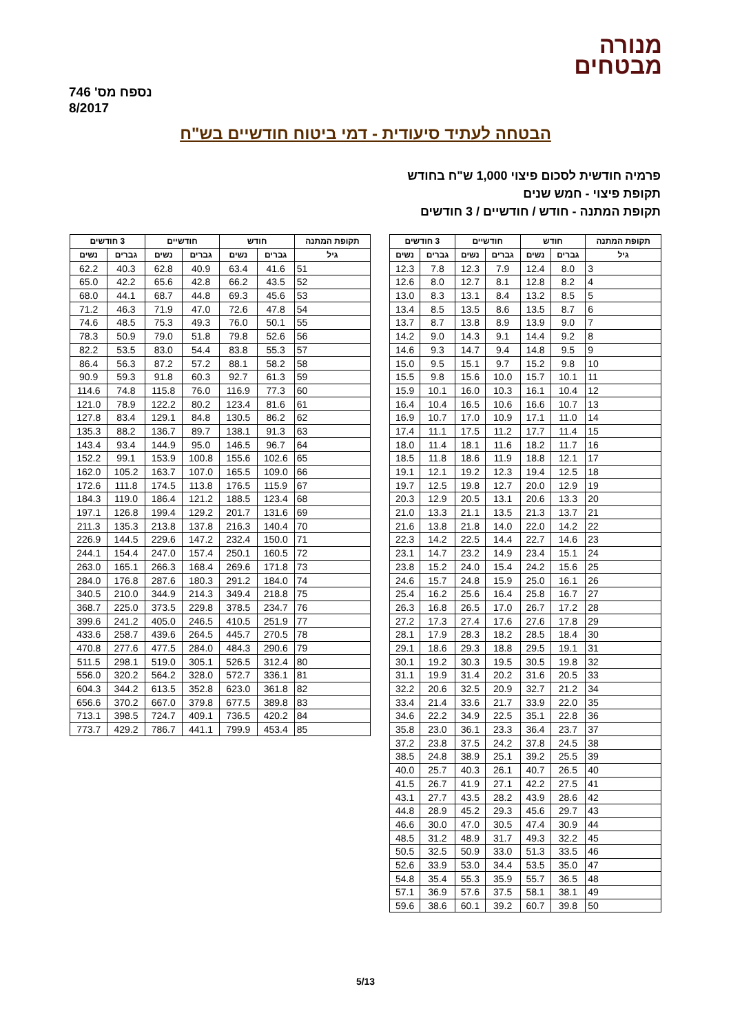מנורה
מבטחים
נספח מס' 746
8/2017
הבטחה לעתיד סיעודית - דמי ביטוח חודשיים בש"ח
פרמיה חודשית לסכום פיצוי 1,000 ש"ח בחודש
תקופת פיצוי - חמש שנים
תקופת המתנה - חודש / חודשיים / 3 חודשים
| תקופת המתנה | חודש | | חודשיים | | 3 חודשים | |
| --- | --- | --- | --- | --- | --- | --- |
| גיל | גברים | נשים | גברים | נשים | גברים | נשים |
| 3 | 8.0 | 12.4 | 7.9 | 12.3 | 7.8 | 12.3 |
| 4 | 8.2 | 12.8 | 8.1 | 12.7 | 8.0 | 12.6 |
| 5 | 8.5 | 13.2 | 8.4 | 13.1 | 8.3 | 13.0 |
| 6 | 8.7 | 13.5 | 8.6 | 13.5 | 8.5 | 13.4 |
| 7 | 9.0 | 13.9 | 8.9 | 13.8 | 8.7 | 13.7 |
| 8 | 9.2 | 14.4 | 9.1 | 14.3 | 9.0 | 14.2 |
| 9 | 9.5 | 14.8 | 9.4 | 14.7 | 9.3 | 14.6 |
| 10 | 9.8 | 15.2 | 9.7 | 15.1 | 9.5 | 15.0 |
| 11 | 10.1 | 15.7 | 10.0 | 15.6 | 9.8 | 15.5 |
| 12 | 10.4 | 16.1 | 10.3 | 16.0 | 10.1 | 15.9 |
| 13 | 10.7 | 16.6 | 10.6 | 16.5 | 10.4 | 16.4 |
| 14 | 11.0 | 17.1 | 10.9 | 17.0 | 10.7 | 16.9 |
| 15 | 11.4 | 17.7 | 11.2 | 17.5 | 11.1 | 17.4 |
| 16 | 11.7 | 18.2 | 11.6 | 18.1 | 11.4 | 18.0 |
| 17 | 12.1 | 18.8 | 11.9 | 18.6 | 11.8 | 18.5 |
| 18 | 12.5 | 19.4 | 12.3 | 19.2 | 12.1 | 19.1 |
| 19 | 12.9 | 20.0 | 12.7 | 19.8 | 12.5 | 19.7 |
| 20 | 13.3 | 20.6 | 13.1 | 20.5 | 12.9 | 20.3 |
| 21 | 13.7 | 21.3 | 13.5 | 21.1 | 13.3 | 21.0 |
| 22 | 14.2 | 22.0 | 14.0 | 21.8 | 13.8 | 21.6 |
| 23 | 14.6 | 22.7 | 14.4 | 22.5 | 14.2 | 22.3 |
| 24 | 15.1 | 23.4 | 14.9 | 23.2 | 14.7 | 23.1 |
| 25 | 15.6 | 24.2 | 15.4 | 24.0 | 15.2 | 23.8 |
| 26 | 16.1 | 25.0 | 15.9 | 24.8 | 15.7 | 24.6 |
| 27 | 16.7 | 25.8 | 16.4 | 25.6 | 16.2 | 25.4 |
| 28 | 17.2 | 26.7 | 17.0 | 26.5 | 16.8 | 26.3 |
| 29 | 17.8 | 27.6 | 17.6 | 27.4 | 17.3 | 27.2 |
| 30 | 18.4 | 28.5 | 18.2 | 28.3 | 17.9 | 28.1 |
| 31 | 19.1 | 29.5 | 18.8 | 29.3 | 18.6 | 29.1 |
| 32 | 19.8 | 30.5 | 19.5 | 30.3 | 19.2 | 30.1 |
| 33 | 20.5 | 31.6 | 20.2 | 31.4 | 19.9 | 31.1 |
| 34 | 21.2 | 32.7 | 20.9 | 32.5 | 20.6 | 32.2 |
| 35 | 22.0 | 33.9 | 21.7 | 33.6 | 21.4 | 33.4 |
| 36 | 22.8 | 35.1 | 22.5 | 34.9 | 22.2 | 34.6 |
| 37 | 23.7 | 36.4 | 23.3 | 36.1 | 23.0 | 35.8 |
| 38 | 24.5 | 37.8 | 24.2 | 37.5 | 23.8 | 37.2 |
| 39 | 25.5 | 39.2 | 25.1 | 38.9 | 24.8 | 38.5 |
| 40 | 26.5 | 40.7 | 26.1 | 40.3 | 25.7 | 40.0 |
| 41 | 27.5 | 42.2 | 27.1 | 41.9 | 26.7 | 41.5 |
| 42 | 28.6 | 43.9 | 28.2 | 43.5 | 27.7 | 43.1 |
| 43 | 29.7 | 45.6 | 29.3 | 45.2 | 28.9 | 44.8 |
| 44 | 30.9 | 47.4 | 30.5 | 47.0 | 30.0 | 46.6 |
| 45 | 32.2 | 49.3 | 31.7 | 48.9 | 31.2 | 48.5 |
| 46 | 33.5 | 51.3 | 33.0 | 50.9 | 32.5 | 50.5 |
| 47 | 35.0 | 53.5 | 34.4 | 53.0 | 33.9 | 52.6 |
| 48 | 36.5 | 55.7 | 35.9 | 55.3 | 35.4 | 54.8 |
| 49 | 38.1 | 58.1 | 37.5 | 57.6 | 36.9 | 57.1 |
| 50 | 39.8 | 60.7 | 39.2 | 60.1 | 38.6 | 59.6 |
| תקופת המתנה | חודש | | חודשיים | | 3 חודשים | |
| --- | --- | --- | --- | --- | --- | --- |
| גיל | גברים | נשים | גברים | נשים | גברים | נשים |
| 51 | 41.6 | 63.4 | 40.9 | 62.8 | 40.3 | 62.2 |
| 52 | 43.5 | 66.2 | 42.8 | 65.6 | 42.2 | 65.0 |
| 53 | 45.6 | 69.3 | 44.8 | 68.7 | 44.1 | 68.0 |
| 54 | 47.8 | 72.6 | 47.0 | 71.9 | 46.3 | 71.2 |
| 55 | 50.1 | 76.0 | 49.3 | 75.3 | 48.5 | 74.6 |
| 56 | 52.6 | 79.8 | 51.8 | 79.0 | 50.9 | 78.3 |
| 57 | 55.3 | 83.8 | 54.4 | 83.0 | 53.5 | 82.2 |
| 58 | 58.2 | 88.1 | 57.2 | 87.2 | 56.3 | 86.4 |
| 59 | 61.3 | 92.7 | 60.3 | 91.8 | 59.3 | 90.9 |
| 60 | 77.3 | 116.9 | 76.0 | 115.8 | 74.8 | 114.6 |
| 61 | 81.6 | 123.4 | 80.2 | 122.2 | 78.9 | 121.0 |
| 62 | 86.2 | 130.5 | 84.8 | 129.1 | 83.4 | 127.8 |
| 63 | 91.3 | 138.1 | 89.7 | 136.7 | 88.2 | 135.3 |
| 64 | 96.7 | 146.5 | 95.0 | 144.9 | 93.4 | 143.4 |
| 65 | 102.6 | 155.6 | 100.8 | 153.9 | 99.1 | 152.2 |
| 66 | 109.0 | 165.5 | 107.0 | 163.7 | 105.2 | 162.0 |
| 67 | 115.9 | 176.5 | 113.8 | 174.5 | 111.8 | 172.6 |
| 68 | 123.4 | 188.5 | 121.2 | 186.4 | 119.0 | 184.3 |
| 69 | 131.6 | 201.7 | 129.2 | 199.4 | 126.8 | 197.1 |
| 70 | 140.4 | 216.3 | 137.8 | 213.8 | 135.3 | 211.3 |
| 71 | 150.0 | 232.4 | 147.2 | 229.6 | 144.5 | 226.9 |
| 72 | 160.5 | 250.1 | 157.4 | 247.0 | 154.4 | 244.1 |
| 73 | 171.8 | 269.6 | 168.4 | 266.3 | 165.1 | 263.0 |
| 74 | 184.0 | 291.2 | 180.3 | 287.6 | 176.8 | 284.0 |
| 75 | 218.8 | 349.4 | 214.3 | 344.9 | 210.0 | 340.5 |
| 76 | 234.7 | 378.5 | 229.8 | 373.5 | 225.0 | 368.7 |
| 77 | 251.9 | 410.5 | 246.5 | 405.0 | 241.2 | 399.6 |
| 78 | 270.5 | 445.7 | 264.5 | 439.6 | 258.7 | 433.6 |
| 79 | 290.6 | 484.3 | 284.0 | 477.5 | 277.6 | 470.8 |
| 80 | 312.4 | 526.5 | 305.1 | 519.0 | 298.1 | 511.5 |
| 81 | 336.1 | 572.7 | 328.0 | 564.2 | 320.2 | 556.0 |
| 82 | 361.8 | 623.0 | 352.8 | 613.5 | 344.2 | 604.3 |
| 83 | 389.8 | 677.5 | 379.8 | 667.0 | 370.2 | 656.6 |
| 84 | 420.2 | 736.5 | 409.1 | 724.7 | 398.5 | 713.1 |
| 85 | 453.4 | 799.9 | 441.1 | 786.7 | 429.2 | 773.7 |
5/13